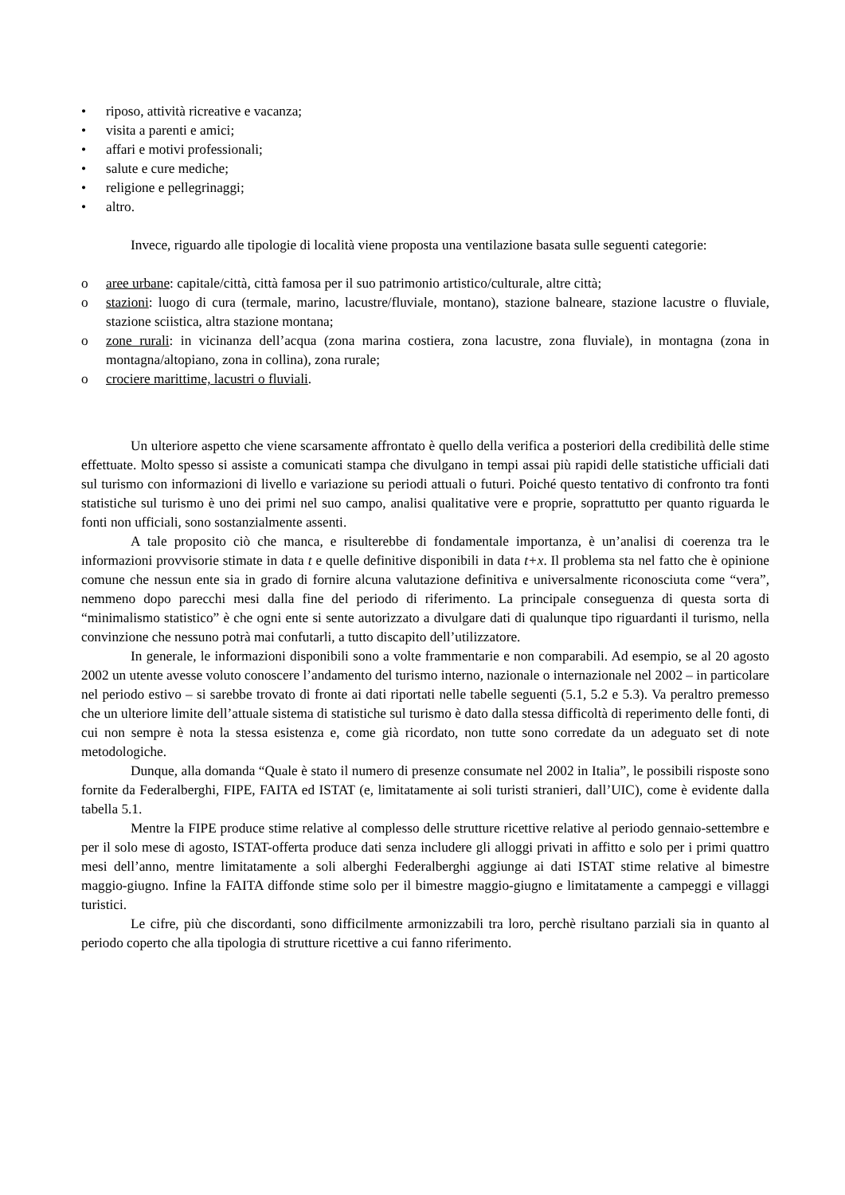• riposo, attività ricreative e vacanza;
• visita a parenti e amici;
• affari e motivi professionali;
• salute e cure mediche;
• religione e pellegrinaggi;
• altro.
Invece, riguardo alle tipologie di località viene proposta una ventilazione basata sulle seguenti categorie:
o aree urbane: capitale/città, città famosa per il suo patrimonio artistico/culturale, altre città;
o stazioni: luogo di cura (termale, marino, lacustre/fluviale, montano), stazione balneare, stazione lacustre o fluviale, stazione sciistica, altra stazione montana;
o zone rurali: in vicinanza dell’acqua (zona marina costiera, zona lacustre, zona fluviale), in montagna (zona in montagna/altopiano, zona in collina), zona rurale;
o crociere marittime, lacustri o fluviali.
Un ulteriore aspetto che viene scarsamente affrontato è quello della verifica a posteriori della credibilità delle stime effettuate. Molto spesso si assiste a comunicati stampa che divulgano in tempi assai più rapidi delle statistiche ufficiali dati sul turismo con informazioni di livello e variazione su periodi attuali o futuri. Poiché questo tentativo di confronto tra fonti statistiche sul turismo è uno dei primi nel suo campo, analisi qualitative vere e proprie, soprattutto per quanto riguarda le fonti non ufficiali, sono sostanzialmente assenti.
A tale proposito ciò che manca, e risulterebbe di fondamentale importanza, è un’analisi di coerenza tra le informazioni provvisorie stimate in data t e quelle definitive disponibili in data t+x. Il problema sta nel fatto che è opinione comune che nessun ente sia in grado di fornire alcuna valutazione definitiva e universalmente riconosciuta come “vera”, nemmeno dopo parecchi mesi dalla fine del periodo di riferimento. La principale conseguenza di questa sorta di “minimalismo statistico” è che ogni ente si sente autorizzato a divulgare dati di qualunque tipo riguardanti il turismo, nella convinzione che nessuno potrà mai confutarli, a tutto discapito dell’utilizzatore.
In generale, le informazioni disponibili sono a volte frammentarie e non comparabili. Ad esempio, se al 20 agosto 2002 un utente avesse voluto conoscere l’andamento del turismo interno, nazionale o internazionale nel 2002 – in particolare nel periodo estivo – si sarebbe trovato di fronte ai dati riportati nelle tabelle seguenti (5.1, 5.2 e 5.3). Va peraltro premesso che un ulteriore limite dell’attuale sistema di statistiche sul turismo è dato dalla stessa difficoltà di reperimento delle fonti, di cui non sempre è nota la stessa esistenza e, come già ricordato, non tutte sono corredate da un adeguato set di note metodologiche.
Dunque, alla domanda “Quale è stato il numero di presenze consumate nel 2002 in Italia”, le possibili risposte sono fornite da Federalberghi, FIPE, FAITA ed ISTAT (e, limitatamente ai soli turisti stranieri, dall’UIC), come è evidente dalla tabella 5.1.
Mentre la FIPE produce stime relative al complesso delle strutture ricettive relative al periodo gennaio-settembre e per il solo mese di agosto, ISTAT-offerta produce dati senza includere gli alloggi privati in affitto e solo per i primi quattro mesi dell’anno, mentre limitatamente a soli alberghi Federalberghi aggiunge ai dati ISTAT stime relative al bimestre maggio-giugno. Infine la FAITA diffonde stime solo per il bimestre maggio-giugno e limitatamente a campeggi e villaggi turistici.
Le cifre, più che discordanti, sono difficilmente armonizzabili tra loro, perchè risultano parziali sia in quanto al periodo coperto che alla tipologia di strutture ricettive a cui fanno riferimento.